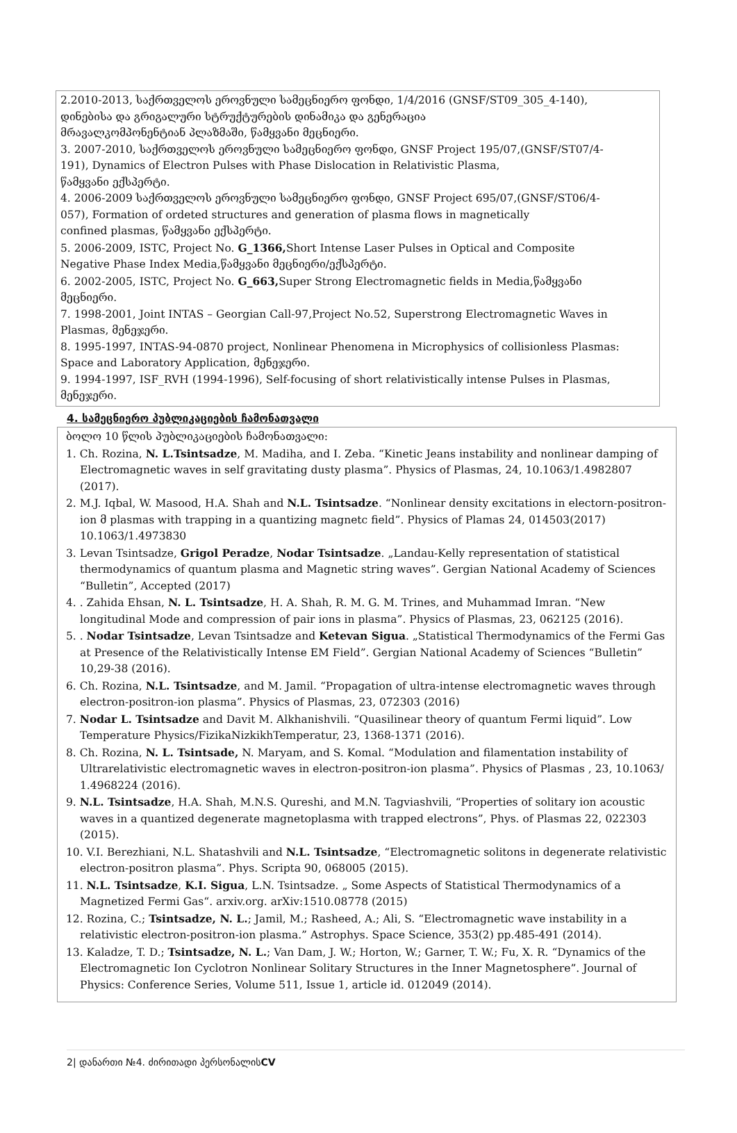2.2010-2013, საქრთველოს ეროვნული სამეცნიერო ფონდი, 1/4/2016 (GNSF/ST09_305_4-140),
დინებისა და გრიგალური სტრუქტურების დინამიკა და გენერაცია
მრავალკომპონენტიან პლაზმაში, წამყვანი მეცნიერი.
3. 2007-2010, საქრთველოს ეროვნული სამეცნიერო ფონდი, GNSF Project 195/07,(GNSF/ST07/4-
191), Dynamics of Electron Pulses with Phase Dislocation in Relativistic Plasma,
წამყვანი ექსპერტი.
4. 2006-2009 საქრთველოს ეროვნული სამეცნიერო ფონდი, GNSF Project 695/07,(GNSF/ST06/4-
057), Formation of ordeted structures and generation of plasma flows in magnetically
confined plasmas, წამყვანი ექსპერტი.
5. 2006-2009, ISTC, Project No. G_1366, Short Intense Laser Pulses in Optical and Composite
Negative Phase Index Media,წამყვანი მეცნიერი/ექსპერტი.
6. 2002-2005, ISTC, Project No. G_663, Super Strong Electromagnetic fields in Media,წამყვანი
მეცნიერი.
7. 1998-2001, Joint INTAS – Georgian Call-97,Project No.52, Superstrong Electromagnetic Waves in
Plasmas, მენეჯერი.
8. 1995-1997, INTAS-94-0870 project, Nonlinear Phenomena in Microphysics of collisionless Plasmas:
Space and Laboratory Application, მენეჯერი.
9. 1994-1997, ISF_RVH (1994-1996), Self-focusing of short relativistically intense Pulses in Plasmas,
მენეჯერი.
4. სამეცნიერო პუბლიკაციების ჩამონათვალი
ბოლო 10 წლის პუბლიკაციების ჩამონათვალი:
1. Ch. Rozina, N. L.Tsintsadze, M. Madiha, and I. Zeba. “Kinetic Jeans instability and nonlinear damping of Electromagnetic waves in self gravitating dusty plasma”. Physics of Plasmas, 24, 10.1063/1.4982807 (2017).
2. M.J. Iqbal, W. Masood, H.A. Shah and N.L. Tsintsadze. “Nonlinear density excitations in electorn-positron-ion მ plasmas with trapping in a quantizing magnetc field”. Physics of Plamas 24, 014503(2017) 10.1063/1.4973830
3. Levan Tsintsadze, Grigol Peradze, Nodar Tsintsadze. „Landau-Kelly representation of statistical thermodynamics of quantum plasma and Magnetic string waves”. Gergian National Academy of Sciences “Bulletin”, Accepted (2017)
4. . Zahida Ehsan, N. L. Tsintsadze, H. A. Shah, R. M. G. M. Trines, and Muhammad Imran. “New longitudinal Mode and compression of pair ions in plasma”. Physics of Plasmas, 23, 062125 (2016).
5. . Nodar Tsintsadze, Levan Tsintsadze and Ketevan Sigua. „Statistical Thermodynamics of the Fermi Gas at Presence of the Relativistically Intense EM Field”. Gergian National Academy of Sciences “Bulletin” 10,29-38 (2016).
6. Ch. Rozina, N.L. Tsintsadze, and M. Jamil. “Propagation of ultra-intense electromagnetic waves through electron-positron-ion plasma”. Physics of Plasmas, 23, 072303 (2016)
7. Nodar L. Tsintsadze and Davit M. Alkhanishvili. “Quasilinear theory of quantum Fermi liquid”. Low Temperature Physics/FizikaNizkikhTemperatur, 23, 1368-1371 (2016).
8. Ch. Rozina, N. L. Tsintsade, N. Maryam, and S. Komal. “Modulation and filamentation instability of Ultrarelativistic electromagnetic waves in electron-positron-ion plasma”. Physics of Plasmas , 23, 10.1063/ 1.4968224 (2016).
9. N.L. Tsintsadze, H.A. Shah, M.N.S. Qureshi, and M.N. Tagviashvili, “Properties of solitary ion acoustic waves in a quantized degenerate magnetoplasma with trapped electrons”, Phys. of Plasmas 22, 022303 (2015).
10. V.I. Berezhiani, N.L. Shatashvili and N.L. Tsintsadze, “Electromagnetic solitons in degenerate relativistic electron-positron plasma”. Phys. Scripta 90, 068005 (2015).
11. N.L. Tsintsadze, K.I. Sigua, L.N. Tsintsadze. „ Some Aspects of Statistical Thermodynamics of a Magnetized Fermi Gas“. arxiv.org. arXiv:1510.08778 (2015)
12. Rozina, C.; Tsintsadze, N. L.; Jamil, M.; Rasheed, A.; Ali, S. “Electromagnetic wave instability in a relativistic electron-positron-ion plasma.” Astrophys. Space Science, 353(2) pp.485-491 (2014).
13. Kaladze, T. D.; Tsintsadze, N. L.; Van Dam, J. W.; Horton, W.; Garner, T. W.; Fu, X. R. “Dynamics of the Electromagnetic Ion Cyclotron Nonlinear Solitary Structures in the Inner Magnetosphere”. Journal of Physics: Conference Series, Volume 511, Issue 1, article id. 012049 (2014).
2| დანართი №4. ძირითადი პერსონალისCV